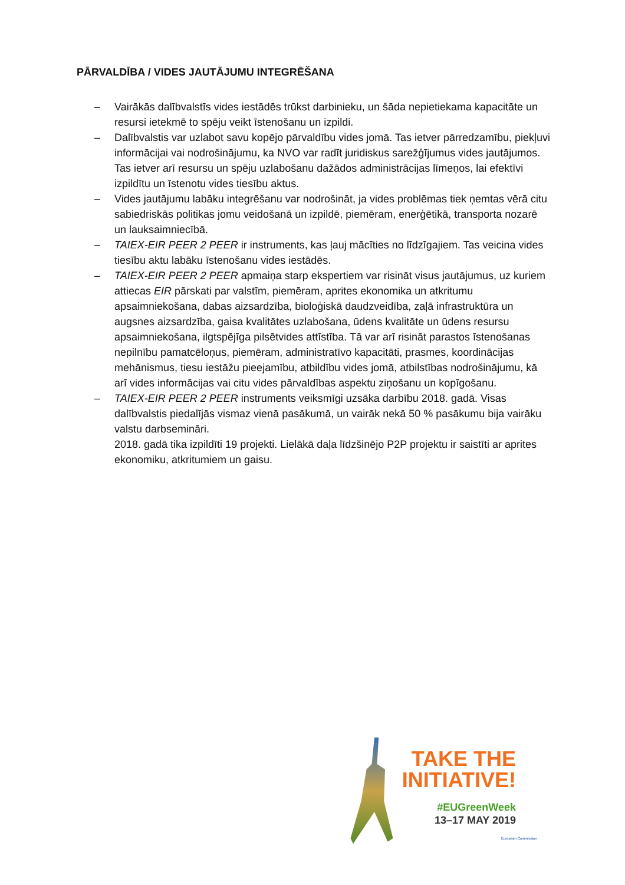PĀRVALDĪBA / VIDES JAUTĀJUMU INTEGRĒŠANA
– Vairākās dalībvalstīs vides iestādēs trūkst darbinieku, un šāda nepietiekama kapacitāte un resursi ietekmē to spēju veikt īstenošanu un izpildi.
– Dalībvalstis var uzlabot savu kopējo pārvaldību vides jomā. Tas ietver pārredzamību, piekļuvi informācijai vai nodrošinājumu, ka NVO var radīt juridiskus sarežģījumus vides jautājumos. Tas ietver arī resursu un spēju uzlabošanu dažādos administrācijas līmeņos, lai efektīvi izpildītu un īstenotu vides tiesību aktus.
– Vides jautājumu labāku integrēšanu var nodrošināt, ja vides problēmas tiek ņemtas vērā citu sabiedriskās politikas jomu veidošanā un izpildē, piemēram, enerģētikā, transporta nozarē un lauksaimniecībā.
– TAIEX-EIR PEER 2 PEER ir instruments, kas ļauj mācīties no līdzīgajiem. Tas veicina vides tiesību aktu labāku īstenošanu vides iestādēs.
– TAIEX-EIR PEER 2 PEER apmaiņa starp ekspertiem var risināt visus jautājumus, uz kuriem attiecas EIR pārskati par valstīm, piemēram, aprites ekonomika un atkritumu apsaimniekošana, dabas aizsardzība, bioloģiskā daudzveidība, zaļā infrastruktūra un augsnes aizsardzība, gaisa kvalitātes uzlabošana, ūdens kvalitāte un ūdens resursu apsaimniekošana, ilgtspējīga pilsētvides attīstība. Tā var arī risināt parastos īstenošanas nepilnību pamatcēloņus, piemēram, administratīvo kapacitāti, prasmes, koordinācijas mehānismus, tiesu iestāžu pieejamību, atbildību vides jomā, atbilstības nodrošinājumu, kā arī vides informācijas vai citu vides pārvaldības aspektu ziņošanu un kopīgošanu.
– TAIEX-EIR PEER 2 PEER instruments veiksmīgi uzsāka darbību 2018. gadā. Visas dalībvalstis piedalījās vismaz vienā pasākumā, un vairāk nekā 50 % pasākumu bija vairāku valstu darbsemināri.
2018. gadā tika izpildīti 19 projekti. Lielākā daļa līdzšinējo P2P projektu ir saistīti ar aprites ekonomiku, atkritumiem un gaisu.
TAKE THE
INITIATIVE!
#EUGreenWeek
13–17 MAY 2019
European Commission